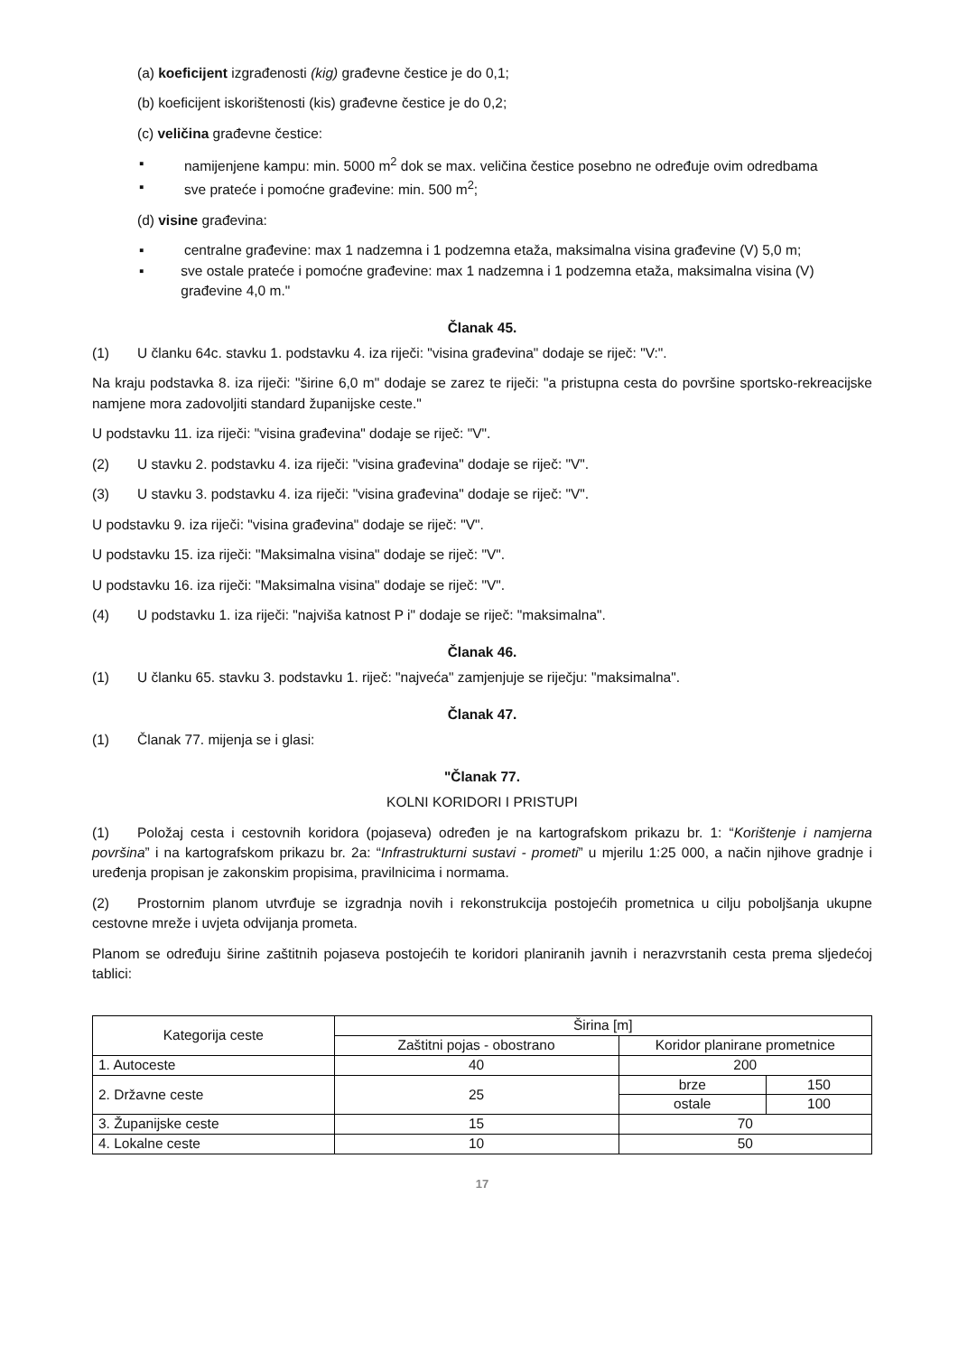(a) koeficijent izgrađenosti (kig) građevne čestice je do 0,1;
(b) koeficijent iskorištenosti (kis) građevne čestice je do 0,2;
(c) veličina građevne čestice:
▪ namijenjene kampu: min. 5000 m<sup>2</sup> dok se max. veličina čestice posebno ne određuje ovim odredbama
▪ sve prateće i pomoćne građevine: min. 500 m<sup>2</sup>;
(d) visine građevina:
▪ centralne građevine: max 1 nadzemna i 1 podzemna etaža, maksimalna visina građevine (V) 5,0 m;
▪ sve ostale prateće i pomoćne građevine: max 1 nadzemna i 1 podzemna etaža, maksimalna visina (V) građevine 4,0 m."
Članak 45.
(1) U članku 64c. stavku 1. podstavku 4. iza riječi: "visina građevina" dodaje se riječ: "V:".
Na kraju podstavka 8. iza riječi: "širine 6,0 m" dodaje se zarez te riječi: "a pristupna cesta do površine sportsko-rekreacijske namjene mora zadovoljiti standard županijske ceste."
U podstavku 11. iza riječi: "visina građevina" dodaje se riječ: "V".
(2) U stavku 2. podstavku 4. iza riječi: "visina građevina" dodaje se riječ: "V".
(3) U stavku 3. podstavku 4. iza riječi: "visina građevina" dodaje se riječ: "V".
U podstavku 9. iza riječi: "visina građevina" dodaje se riječ: "V".
U podstavku 15. iza riječi: "Maksimalna visina" dodaje se riječ: "V".
U podstavku 16. iza riječi: "Maksimalna visina" dodaje se riječ: "V".
(4) U podstavku 1. iza riječi: "najviša katnost P i" dodaje se riječ: "maksimalna".
Članak 46.
(1) U članku 65. stavku 3. podstavku 1. riječ: "najveća" zamjenjuje se riječju: "maksimalna".
Članak 47.
(1) Članak 77. mijenja se i glasi:
"Članak 77.
KOLNI KORIDORI I PRISTUPI
(1) Položaj cesta i cestovnih koridora (pojaseva) određen je na kartografskom prikazu br. 1: “Korištenje i namjerna površina” i na kartografskom prikazu br. 2a: “Infrastrukturni sustavi - prometi” u mjerilu 1:25 000, a način njihove gradnje i uređenja propisan je zakonskim propisima, pravilnicima i normama.
(2) Prostornim planom utvrđuje se izgradnja novih i rekonstrukcija postojećih prometnica u cilju poboljšanja ukupne cestovne mreže i uvjeta odvijanja prometa.
Planom se određuju širine zaštitnih pojaseva postojećih te koridori planiranih javnih i nerazvrstanih cesta prema sljedećoj tablici:
| Kategorija ceste | Širina [m] | | |
| | Zaštitni pojas - obostrano | Koridor planirane prometnice | |
| 1. Autoceste | 40 | 200 | |
| 2. Državne ceste | 25 | brze | 150 |
| | | ostale | 100 |
| 3. Županijske ceste | 15 | 70 | |
| 4. Lokalne ceste | 10 | 50 | |
17